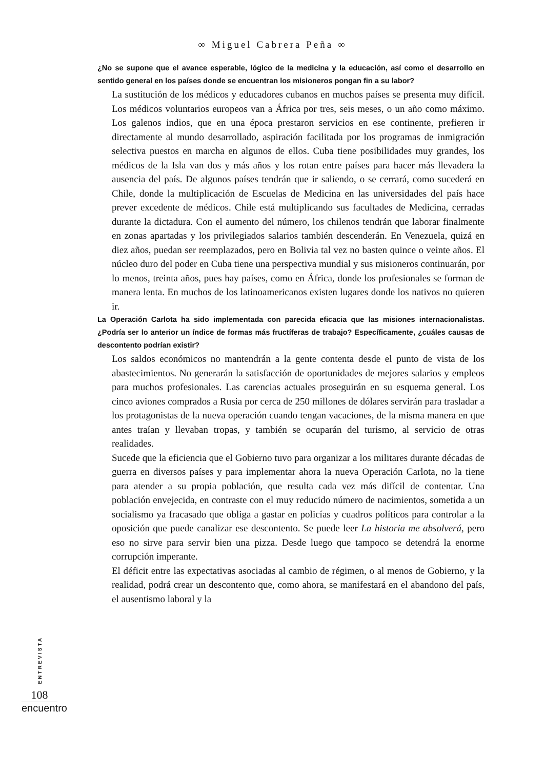∞ Miguel Cabrera Peña ∞
¿No se supone que el avance esperable, lógico de la medicina y la educación, así como el desarrollo en sentido general en los países donde se encuentran los misioneros pongan fin a su labor?
La sustitución de los médicos y educadores cubanos en muchos países se presenta muy difícil. Los médicos voluntarios europeos van a África por tres, seis meses, o un año como máximo. Los galenos indios, que en una época prestaron servicios en ese continente, prefieren ir directamente al mundo desarrollado, aspiración facilitada por los programas de inmigración selectiva puestos en marcha en algunos de ellos. Cuba tiene posibilidades muy grandes, los médicos de la Isla van dos y más años y los rotan entre países para hacer más llevadera la ausencia del país. De algunos países tendrán que ir saliendo, o se cerrará, como sucederá en Chile, donde la multiplicación de Escuelas de Medicina en las universidades del país hace prever excedente de médicos. Chile está multiplicando sus facultades de Medicina, cerradas durante la dictadura. Con el aumento del número, los chilenos tendrán que laborar finalmente en zonas apartadas y los privilegiados salarios también descenderán. En Venezuela, quizá en diez años, puedan ser reemplazados, pero en Bolivia tal vez no basten quince o veinte años. El núcleo duro del poder en Cuba tiene una perspectiva mundial y sus misioneros continuarán, por lo menos, treinta años, pues hay países, como en África, donde los profesionales se forman de manera lenta. En muchos de los latinoamericanos existen lugares donde los nativos no quieren ir.
La Operación Carlota ha sido implementada con parecida eficacia que las misiones internacionalistas. ¿Podría ser lo anterior un índice de formas más fructíferas de trabajo? Específicamente, ¿cuáles causas de descontento podrían existir?
Los saldos económicos no mantendrán a la gente contenta desde el punto de vista de los abastecimientos. No generarán la satisfacción de oportunidades de mejores salarios y empleos para muchos profesionales. Las carencias actuales proseguirán en su esquema general. Los cinco aviones comprados a Rusia por cerca de 250 millones de dólares servirán para trasladar a los protagonistas de la nueva operación cuando tengan vacaciones, de la misma manera en que antes traían y llevaban tropas, y también se ocuparán del turismo, al servicio de otras realidades.
Sucede que la eficiencia que el Gobierno tuvo para organizar a los militares durante décadas de guerra en diversos países y para implementar ahora la nueva Operación Carlota, no la tiene para atender a su propia población, que resulta cada vez más difícil de contentar. Una población envejecida, en contraste con el muy reducido número de nacimientos, sometida a un socialismo ya fracasado que obliga a gastar en policías y cuadros políticos para controlar a la oposición que puede canalizar ese descontento. Se puede leer La historia me absolverá, pero eso no sirve para servir bien una pizza. Desde luego que tampoco se detendrá la enorme corrupción imperante.
El déficit entre las expectativas asociadas al cambio de régimen, o al menos de Gobierno, y la realidad, podrá crear un descontento que, como ahora, se manifestará en el abandono del país, el ausentismo laboral y la
ENTREVISTA
108
encuentro